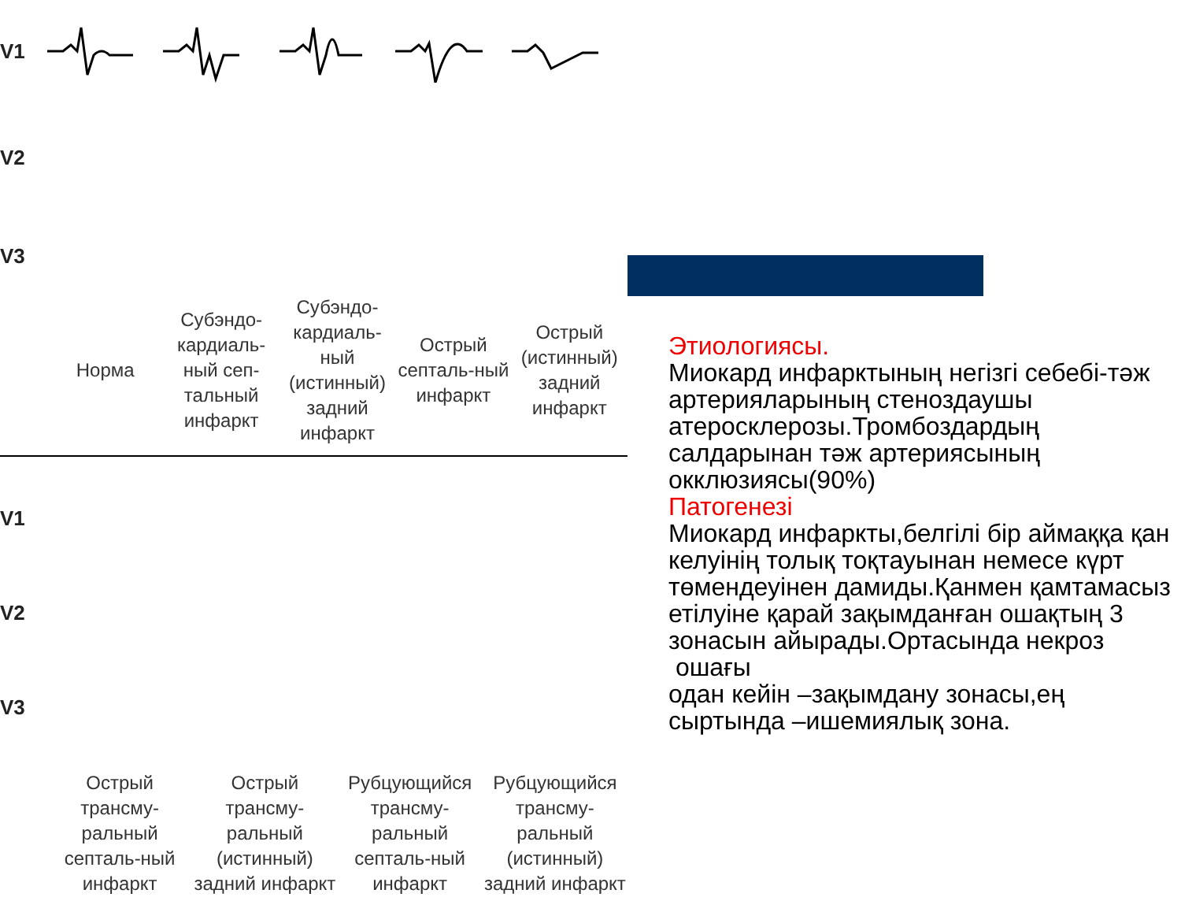V1
V2
V3
Норма
Субэндо-кардиаль-ный сеп-тальный инфаркт
Субэндо-кардиаль-ный (истинный) задний инфаркт
Острый септаль-ный инфаркт
Острый (истинный) задний инфаркт
V1
V2
V3
Острый трансму-ральный септаль-ный инфаркт
Острый трансму-ральный (истинный) задний инфаркт
Рубцующийся трансму-ральный септаль-ный инфаркт
Рубцующийся трансму-ральный (истинный) задний инфаркт
Этиологиясы.
Миокард инфарктының негізгі себебі-тәж артерияларының стеноздаушы атеросклерозы.Тромбоздардың салдарынан тәж артериясының окклюзиясы(90%)
Патогенезі
Миокард инфаркты,белгілі бір аймаққа қан келуінің толық тоқтауынан немесе күрт төмендеуінен дамиды.Қанмен қамтамасыз етілуіне қарай зақымданған ошақтың 3 зонасын айырады.Ортасында некроз
ошағы
одан кейін –зақымдану зонасы,ең сыртында –ишемиялық зона.